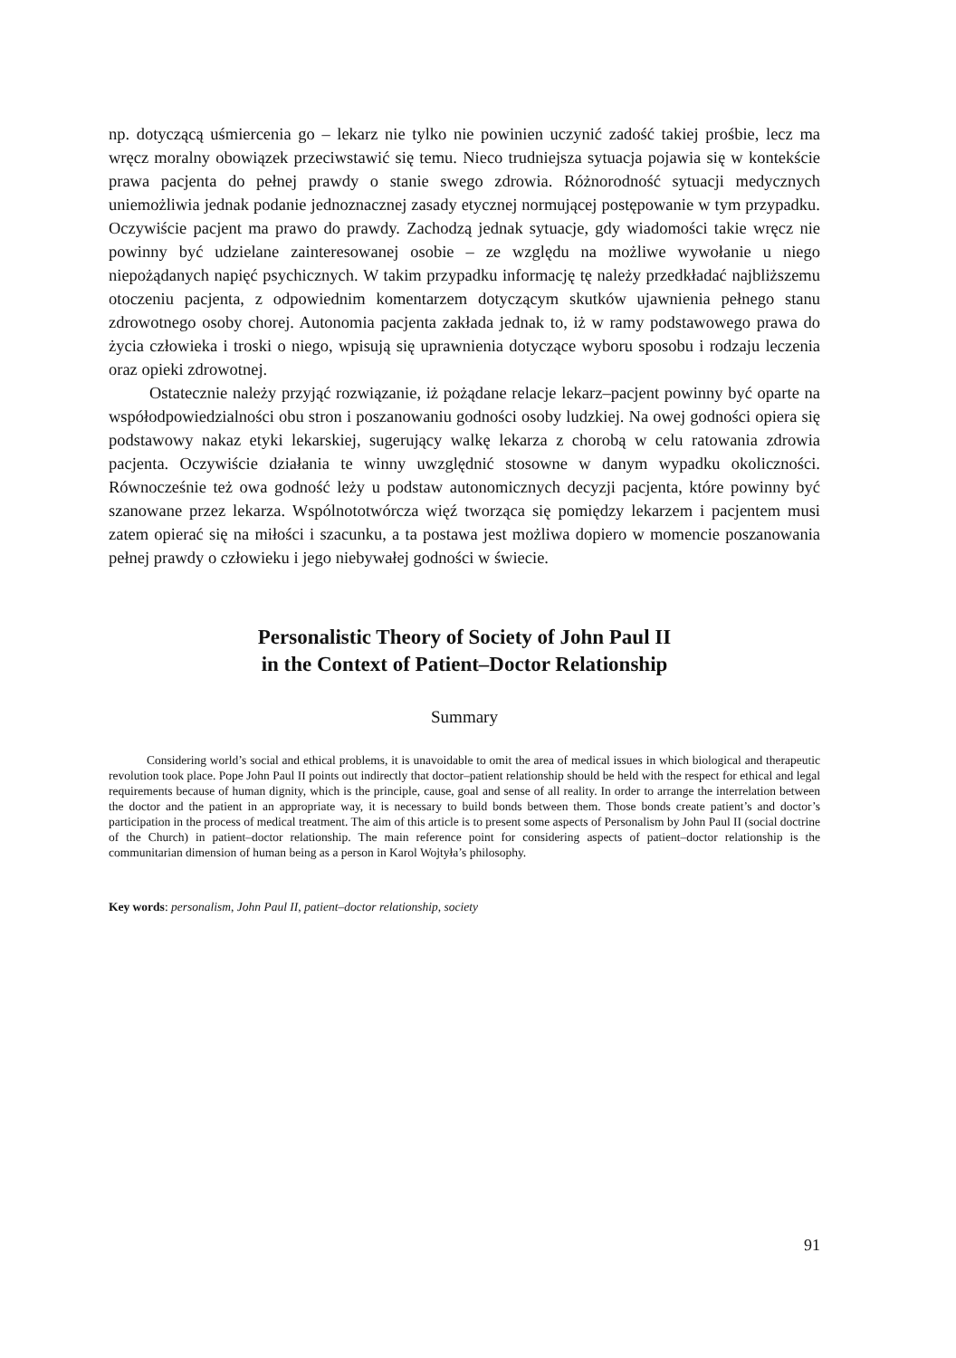np. dotyczącą uśmiercenia go – lekarz nie tylko nie powinien uczynić zadość takiej prośbie, lecz ma wręcz moralny obowiązek przeciwstawić się temu. Nieco trudniejsza sytuacja pojawia się w kontekście prawa pacjenta do pełnej prawdy o stanie swego zdrowia. Różnorodność sytuacji medycznych uniemożliwia jednak podanie jednoznacznej zasady etycznej normującej postępowanie w tym przypadku. Oczywiście pacjent ma prawo do prawdy. Zachodzą jednak sytuacje, gdy wiadomości takie wręcz nie powinny być udzielane zainteresowanej osobie – ze względu na możliwe wywołanie u niego niepożądanych napięć psychicznych. W takim przypadku informację tę należy przedkładać najbliższemu otoczeniu pacjenta, z odpowiednim komentarzem dotyczącym skutków ujawnienia pełnego stanu zdrowotnego osoby chorej. Autonomia pacjenta zakłada jednak to, iż w ramy podstawowego prawa do życia człowieka i troski o niego, wpisują się uprawnienia dotyczące wyboru sposobu i rodzaju leczenia oraz opieki zdrowotnej.
Ostatecznie należy przyjąć rozwiązanie, iż pożądane relacje lekarz–pacjent powinny być oparte na współodpowiedzialności obu stron i poszanowaniu godności osoby ludzkiej. Na owej godności opiera się podstawowy nakaz etyki lekarskiej, sugerujący walkę lekarza z chorobą w celu ratowania zdrowia pacjenta. Oczywiście działania te winny uwzględnić stosowne w danym wypadku okoliczności. Równocześnie też owa godność leży u podstaw autonomicznych decyzji pacjenta, które powinny być szanowane przez lekarza. Wspólnototwórcza więź tworząca się pomiędzy lekarzem i pacjentem musi zatem opierać się na miłości i szacunku, a ta postawa jest możliwa dopiero w momencie poszanowania pełnej prawdy o człowieku i jego niebywałej godności w świecie.
Personalistic Theory of Society of John Paul II
in the Context of Patient–Doctor Relationship
Summary
Considering world’s social and ethical problems, it is unavoidable to omit the area of medical issues in which biological and therapeutic revolution took place. Pope John Paul II points out indirectly that doctor–patient relationship should be held with the respect for ethical and legal requirements because of human dignity, which is the principle, cause, goal and sense of all reality. In order to arrange the interrelation between the doctor and the patient in an appropriate way, it is necessary to build bonds between them. Those bonds create patient’s and doctor’s participation in the process of medical treatment. The aim of this article is to present some aspects of Personalism by John Paul II (social doctrine of the Church) in patient–doctor relationship. The main reference point for considering aspects of patient–doctor relationship is the communitarian dimension of human being as a person in Karol Wojtyła’s philosophy.
Key words: personalism, John Paul II, patient–doctor relationship, society
91